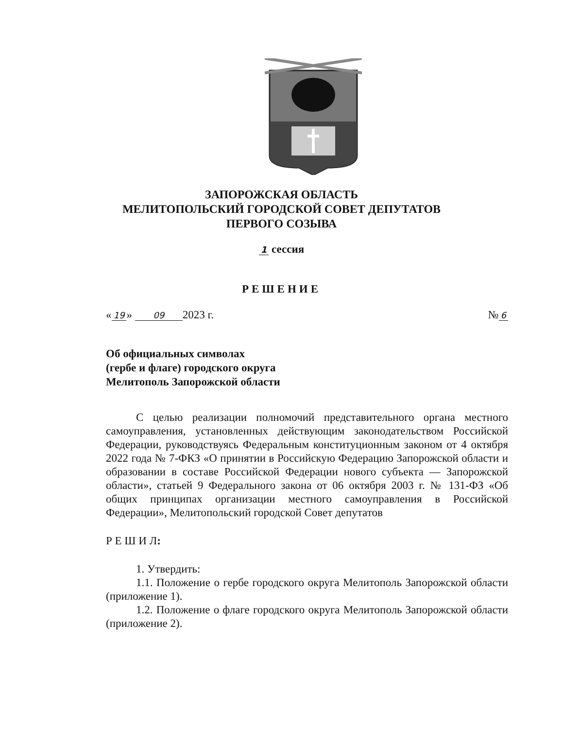ЗАПОРОЖСКАЯ ОБЛАСТЬ
МЕЛИТОПОЛЬСКИЙ ГОРОДСКОЙ СОВЕТ ДЕПУТАТОВ
ПЕРВОГО СОЗЫВА
1 сессия
РЕШЕНИЕ
« 19 » 09 2023 г. № 6
Об официальных символах
(гербе и флаге) городского округа
Мелитополь Запорожской области
С целью реализации полномочий представительного органа местного самоуправления, установленных действующим законодательством Российской Федерации, руководствуясь Федеральным конституционным законом от 4 октября 2022 года № 7-ФКЗ «О принятии в Российскую Федерацию Запорожской области и образовании в составе Российской Федерации нового субъекта — Запорожской области», статьей 9 Федерального закона от 06 октября 2003 г. № 131-ФЗ «Об общих принципах организации местного самоуправления в Российской Федерации», Мелитопольский городской Совет депутатов
Р Е Ш И Л:
1. Утвердить:
1.1. Положение о гербе городского округа Мелитополь Запорожской области (приложение 1).
1.2. Положение о флаге городского округа Мелитополь Запорожской области (приложение 2).